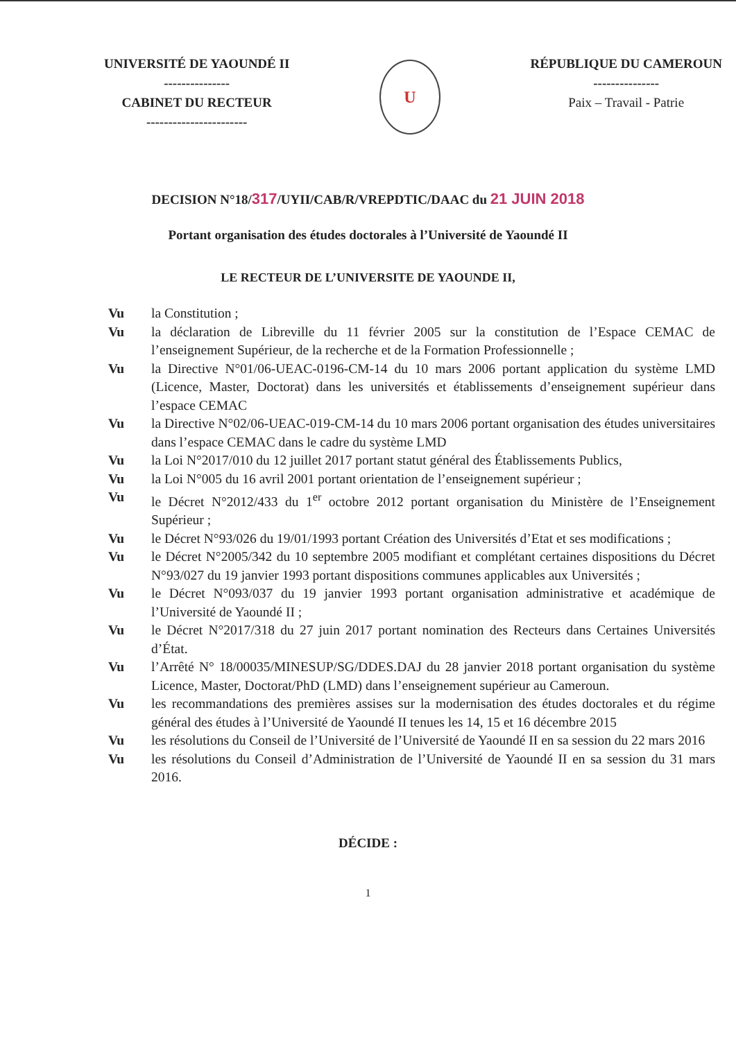UNIVERSITÉ DE YAOUNDÉ II
---------------
CABINET DU RECTEUR
-----------------------
U
RÉPUBLIQUE DU CAMEROUN
---------------
Paix – Travail - Patrie
DECISION N°18/317/UYII/CAB/R/VREPDTIC/DAAC du 21 JUIN 2018
Portant organisation des études doctorales à l’Université de Yaoundé II
LE RECTEUR DE L’UNIVERSITE DE YAOUNDE II,
Vu la Constitution ;
Vu la déclaration de Libreville du 11 février 2005 sur la constitution de l’Espace CEMAC de l’enseignement Supérieur, de la recherche et de la Formation Professionnelle ;
Vu la Directive N°01/06-UEAC-0196-CM-14 du 10 mars 2006 portant application du système LMD (Licence, Master, Doctorat) dans les universités et établissements d’enseignement supérieur dans l’espace CEMAC
Vu la Directive N°02/06-UEAC-019-CM-14 du 10 mars 2006 portant organisation des études universitaires dans l’espace CEMAC dans le cadre du système LMD
Vu la Loi N°2017/010 du 12 juillet 2017 portant statut général des Établissements Publics,
Vu la Loi N°005 du 16 avril 2001 portant orientation de l’enseignement supérieur ;
Vu le Décret N°2012/433 du 1<sup>er</sup> octobre 2012 portant organisation du Ministère de l’Enseignement Supérieur ;
Vu le Décret N°93/026 du 19/01/1993 portant Création des Universités d’Etat et ses modifications ;
Vu le Décret N°2005/342 du 10 septembre 2005 modifiant et complétant certaines dispositions du Décret N°93/027 du 19 janvier 1993 portant dispositions communes applicables aux Universités ;
Vu le Décret N°093/037 du 19 janvier 1993 portant organisation administrative et académique de l’Université de Yaoundé II ;
Vu le Décret N°2017/318 du 27 juin 2017 portant nomination des Recteurs dans Certaines Universités d’État.
Vu l’Arrêté N° 18/00035/MINESUP/SG/DDES.DAJ du 28 janvier 2018 portant organisation du système Licence, Master, Doctorat/PhD (LMD) dans l’enseignement supérieur au Cameroun.
Vu les recommandations des premières assises sur la modernisation des études doctorales et du régime général des études à l’Université de Yaoundé II tenues les 14, 15 et 16 décembre 2015
Vu les résolutions du Conseil de l’Université de l’Université de Yaoundé II en sa session du 22 mars 2016
Vu les résolutions du Conseil d’Administration de l’Université de Yaoundé II en sa session du 31 mars 2016.
DÉCIDE :
1